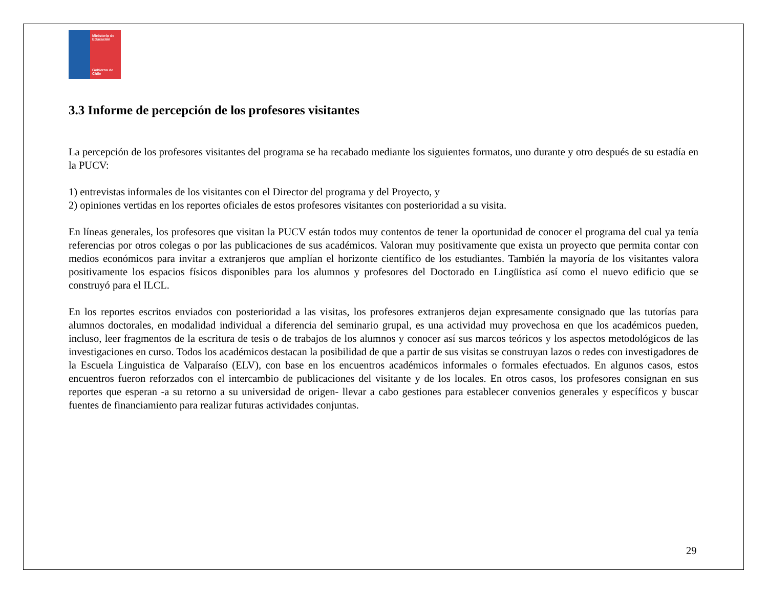Ministerio de
Educación
Gobierno de Chile
3.3 Informe de percepción de los profesores visitantes
La percepción de los profesores visitantes del programa se ha recabado mediante los siguientes formatos, uno durante y otro después de su estadía en la PUCV:
1) entrevistas informales de los visitantes con el Director del programa y del Proyecto, y
2) opiniones vertidas en los reportes oficiales de estos profesores visitantes con posterioridad a su visita.
En líneas generales, los profesores que visitan la PUCV están todos muy contentos de tener la oportunidad de conocer el programa del cual ya tenía referencias por otros colegas o por las publicaciones de sus académicos. Valoran muy positivamente que exista un proyecto que permita contar con medios económicos para invitar a extranjeros que amplían el horizonte científico de los estudiantes. También la mayoría de los visitantes valora positivamente los espacios físicos disponibles para los alumnos y profesores del Doctorado en Lingüística así como el nuevo edificio que se construyó para el ILCL.
En los reportes escritos enviados con posterioridad a las visitas, los profesores extranjeros dejan expresamente consignado que las tutorías para alumnos doctorales, en modalidad individual a diferencia del seminario grupal, es una actividad muy provechosa en que los académicos pueden, incluso, leer fragmentos de la escritura de tesis o de trabajos de los alumnos y conocer así sus marcos teóricos y los aspectos metodológicos de las investigaciones en curso. Todos los académicos destacan la posibilidad de que a partir de sus visitas se construyan lazos o redes con investigadores de la Escuela Linguistica de Valparaíso (ELV), con base en los encuentros académicos informales o formales efectuados. En algunos casos, estos encuentros fueron reforzados con el intercambio de publicaciones del visitante y de los locales. En otros casos, los profesores consignan en sus reportes que esperan -a su retorno a su universidad de origen- llevar a cabo gestiones para establecer convenios generales y específicos y buscar fuentes de financiamiento para realizar futuras actividades conjuntas.
29